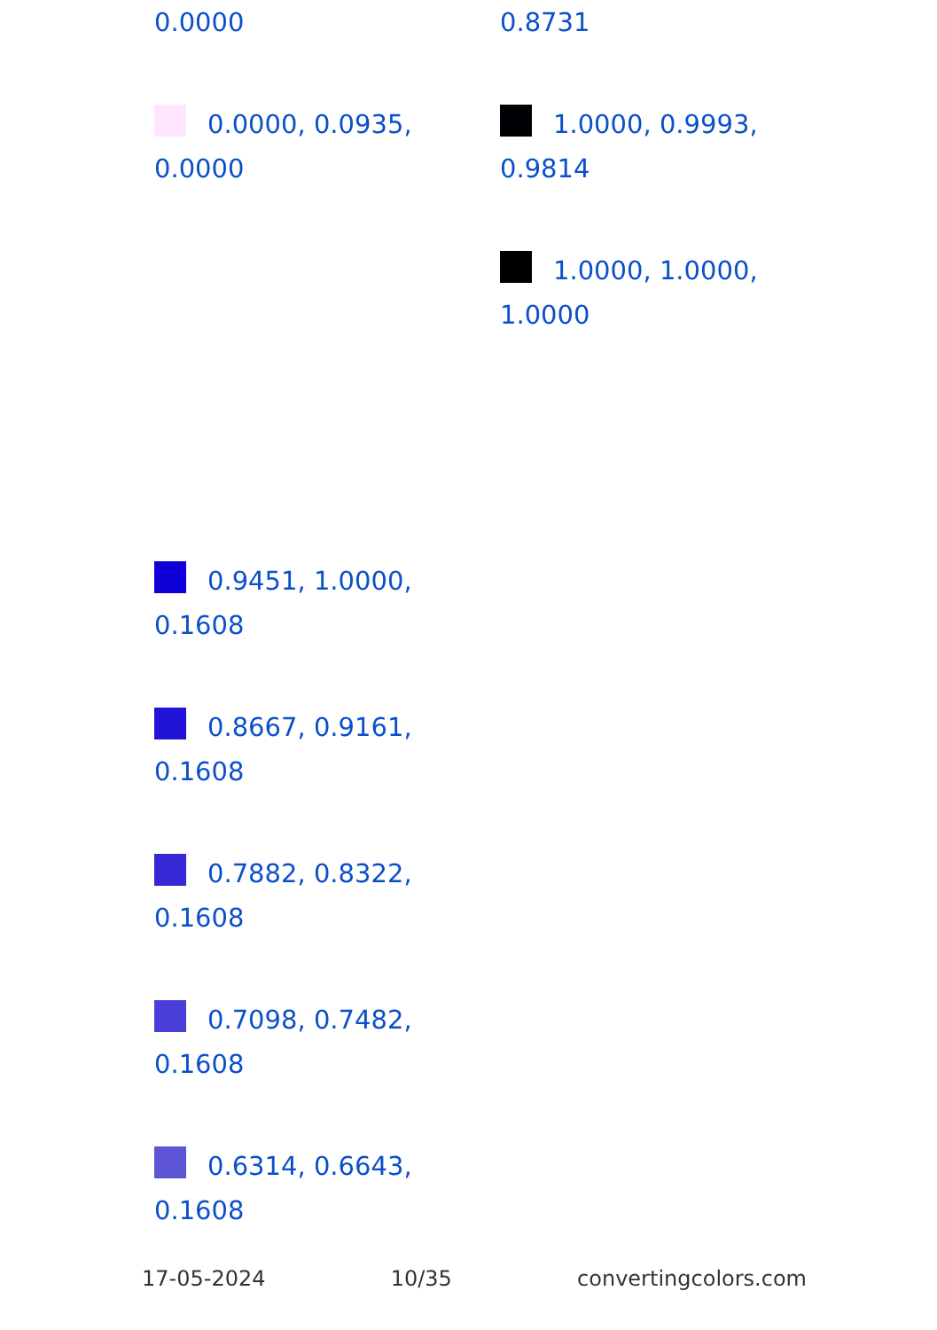0.0000
0.0000, 0.0935, 0.0000
0.9451, 1.0000, 0.1608
0.8667, 0.9161, 0.1608
0.7882, 0.8322, 0.1608
0.7098, 0.7482, 0.1608
0.6314, 0.6643, 0.1608
0.8731
1.0000, 0.9993, 0.9814
1.0000, 1.0000, 1.0000
17-05-2024 10/35 convertingcolors.com